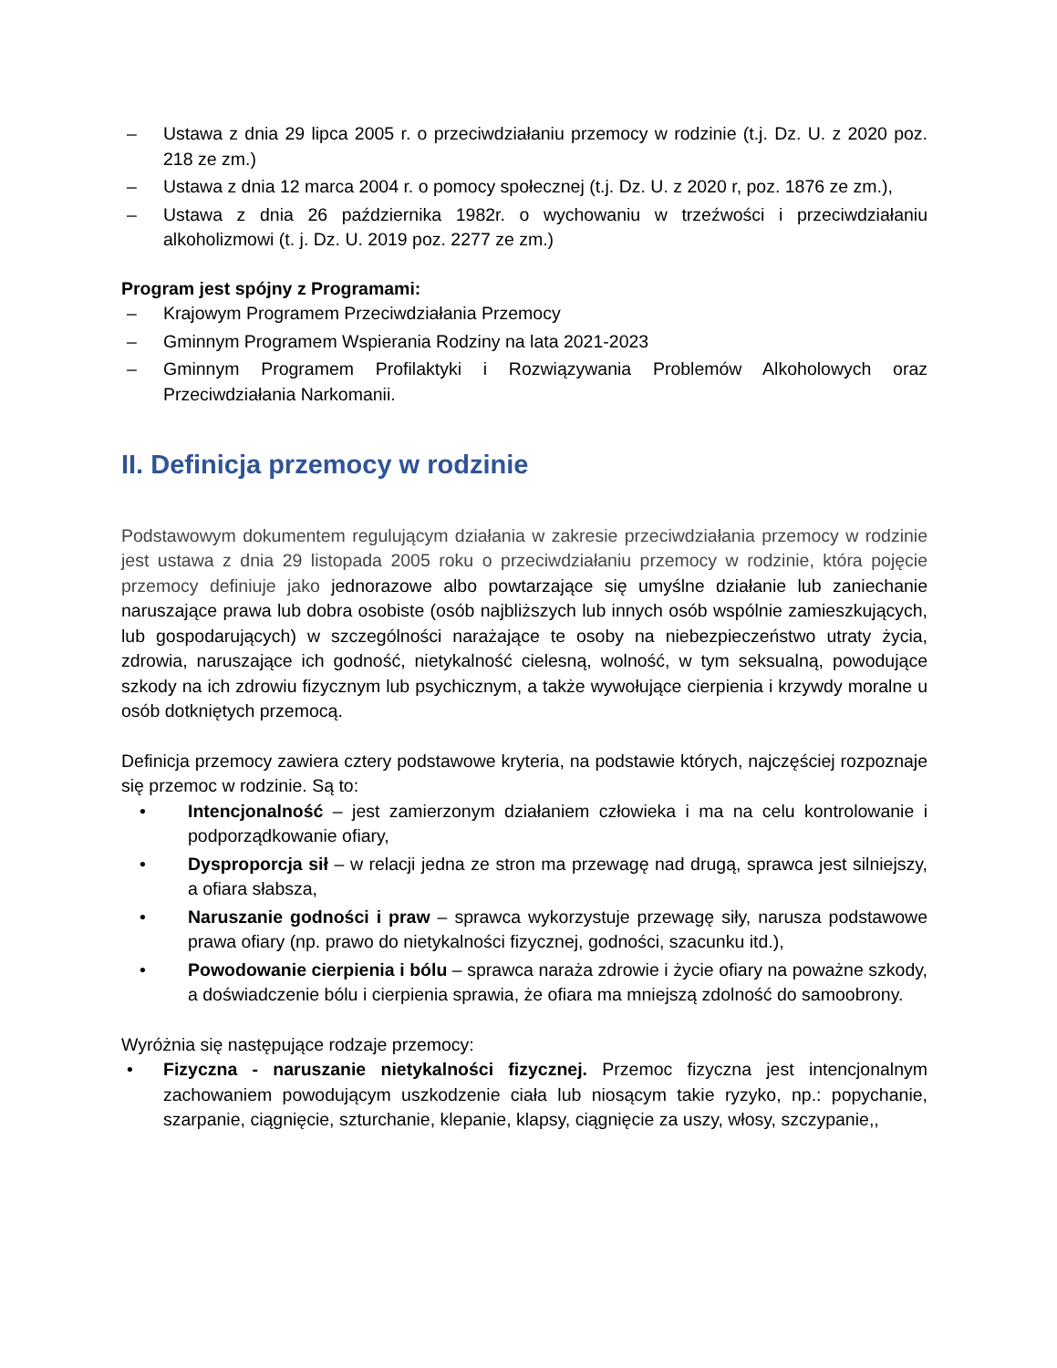– Ustawa z dnia 29 lipca 2005 r. o przeciwdziałaniu przemocy w rodzinie (t.j. Dz. U. z 2020 poz. 218 ze zm.)
– Ustawa z dnia 12 marca 2004 r. o pomocy społecznej (t.j. Dz. U. z 2020 r, poz. 1876 ze zm.),
– Ustawa z dnia 26 października 1982r. o wychowaniu w trzeźwości i przeciwdziałaniu alkoholizmowi (t. j. Dz. U. 2019 poz. 2277 ze zm.)
Program jest spójny z Programami:
– Krajowym Programem Przeciwdziałania Przemocy
– Gminnym Programem Wspierania Rodziny na lata 2021-2023
– Gminnym Programem Profilaktyki i Rozwiązywania Problemów Alkoholowych oraz Przeciwdziałania Narkomanii.
II. Definicja przemocy w rodzinie
Podstawowym dokumentem regulującym działania w zakresie przeciwdziałania przemocy w rodzinie jest ustawa z dnia 29 listopada 2005 roku o przeciwdziałaniu przemocy w rodzinie, która pojęcie przemocy definiuje jako jednorazowe albo powtarzające się umyślne działanie lub zaniechanie naruszające prawa lub dobra osobiste (osób najbliższych lub innych osób wspólnie zamieszkujących, lub gospodarujących) w szczególności narażające te osoby na niebezpieczeństwo utraty życia, zdrowia, naruszające ich godność, nietykalność cielesną, wolność, w tym seksualną, powodujące szkody na ich zdrowiu fizycznym lub psychicznym, a także wywołujące cierpienia i krzywdy moralne u osób dotkniętych przemocą.
Definicja przemocy zawiera cztery podstawowe kryteria, na podstawie których, najczęściej rozpoznaje się przemoc w rodzinie. Są to:
• Intencjonalność – jest zamierzonym działaniem człowieka i ma na celu kontrolowanie i podporządkowanie ofiary,
• Dysproporcja sił – w relacji jedna ze stron ma przewagę nad drugą, sprawca jest silniejszy, a ofiara słabsza,
• Naruszanie godności i praw – sprawca wykorzystuje przewagę siły, narusza podstawowe prawa ofiary (np. prawo do nietykalności fizycznej, godności, szacunku itd.),
• Powodowanie cierpienia i bólu – sprawca naraża zdrowie i życie ofiary na poważne szkody, a doświadczenie bólu i cierpienia sprawia, że ofiara ma mniejszą zdolność do samoobrony.
Wyróżnia się następujące rodzaje przemocy:
• Fizyczna - naruszanie nietykalności fizycznej. Przemoc fizyczna jest intencjonalnym zachowaniem powodującym uszkodzenie ciała lub niosącym takie ryzyko, np.: popychanie, szarpanie, ciągnięcie, szturchanie, klepanie, klapsy, ciągnięcie za uszy, włosy, szczypanie,,